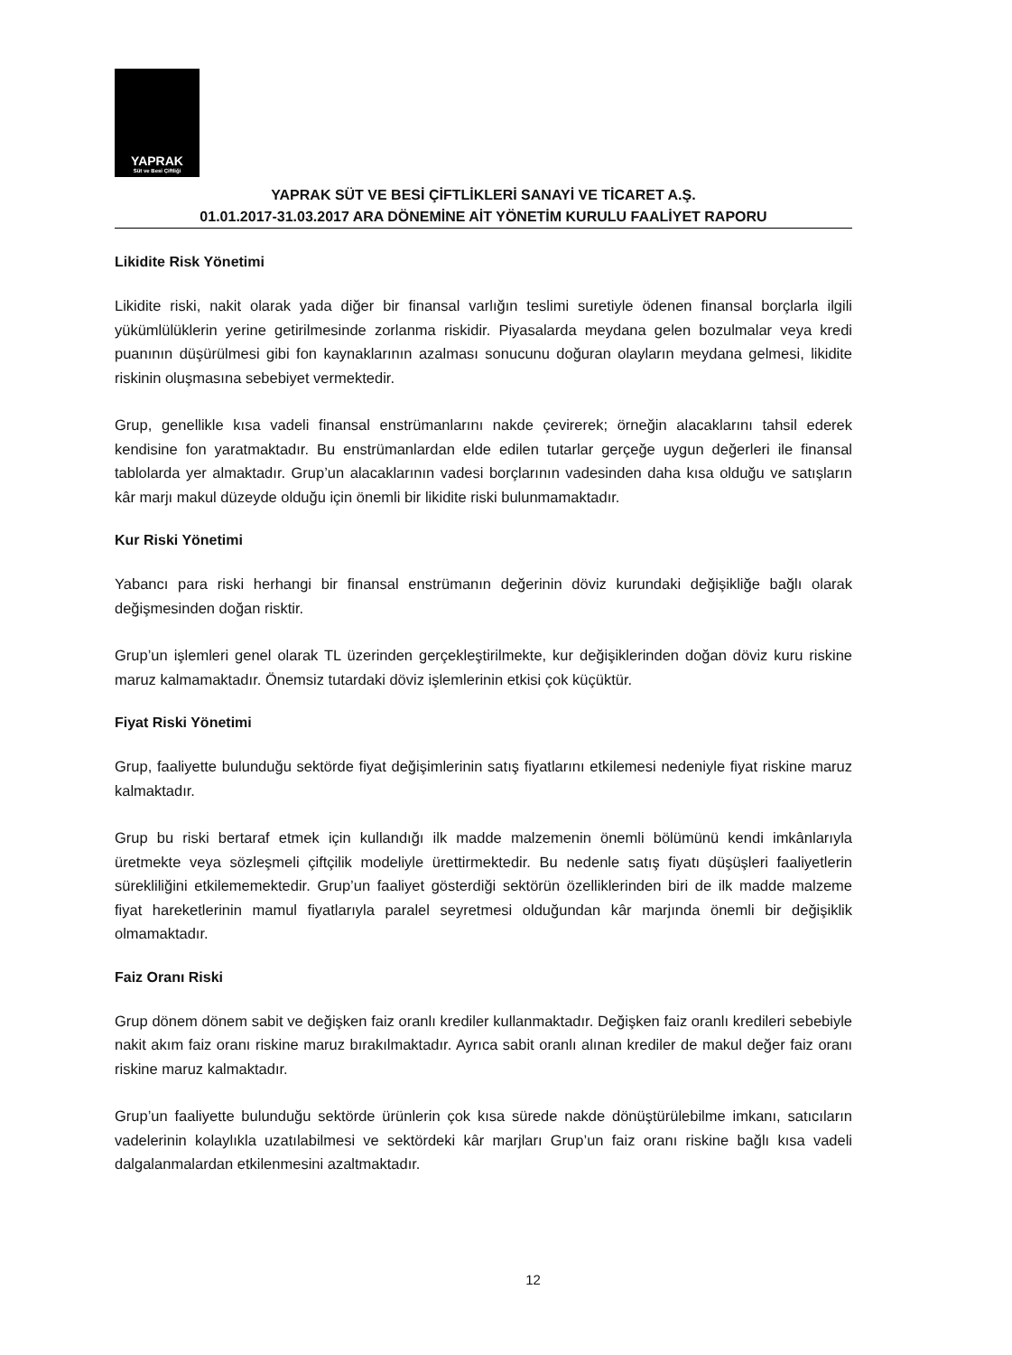YAPRAK
Süt ve Besi Çiftliği
YAPRAK SÜT VE BESİ ÇİFTLİKLERİ SANAYİ VE TİCARET A.Ş.
01.01.2017-31.03.2017 ARA DÖNEMİNE AİT YÖNETİM KURULU FAALİYET RAPORU
Likidite Risk Yönetimi
Likidite riski, nakit olarak yada diğer bir finansal varlığın teslimi suretiyle ödenen finansal borçlarla ilgili yükümlülüklerin yerine getirilmesinde zorlanma riskidir. Piyasalarda meydana gelen bozulmalar veya kredi puanının düşürülmesi gibi fon kaynaklarının azalması sonucunu doğuran olayların meydana gelmesi, likidite riskinin oluşmasına sebebiyet vermektedir.
Grup, genellikle kısa vadeli finansal enstrümanlarını nakde çevirerek; örneğin alacaklarını tahsil ederek kendisine fon yaratmaktadır. Bu enstrümanlardan elde edilen tutarlar gerçeğe uygun değerleri ile finansal tablolarda yer almaktadır. Grup’un alacaklarının vadesi borçlarının vadesinden daha kısa olduğu ve satışların kâr marjı makul düzeyde olduğu için önemli bir likidite riski bulunmamaktadır.
Kur Riski Yönetimi
Yabancı para riski herhangi bir finansal enstrümanın değerinin döviz kurundaki değişikliğe bağlı olarak değişmesinden doğan risktir.
Grup’un işlemleri genel olarak TL üzerinden gerçekleştirilmekte, kur değişiklerinden doğan döviz kuru riskine maruz kalmamaktadır. Önemsiz tutardaki döviz işlemlerinin etkisi çok küçüktür.
Fiyat Riski Yönetimi
Grup, faaliyette bulunduğu sektörde fiyat değişimlerinin satış fiyatlarını etkilemesi nedeniyle fiyat riskine maruz kalmaktadır.
Grup bu riski bertaraf etmek için kullandığı ilk madde malzemenin önemli bölümünü kendi imkânlarıyla üretmekte veya sözleşmeli çiftçilik modeliyle ürettirmektedir. Bu nedenle satış fiyatı düşüşleri faaliyetlerin sürekliliğini etkilememektedir. Grup’un faaliyet gösterdiği sektörün özelliklerinden biri de ilk madde malzeme fiyat hareketlerinin mamul fiyatlarıyla paralel seyretmesi olduğundan kâr marjında önemli bir değişiklik olmamaktadır.
Faiz Oranı Riski
Grup dönem dönem sabit ve değişken faiz oranlı krediler kullanmaktadır. Değişken faiz oranlı kredileri sebebiyle nakit akım faiz oranı riskine maruz bırakılmaktadır. Ayrıca sabit oranlı alınan krediler de makul değer faiz oranı riskine maruz kalmaktadır.
Grup’un faaliyette bulunduğu sektörde ürünlerin çok kısa sürede nakde dönüştürülebilme imkanı, satıcıların vadelerinin kolaylıkla uzatılabilmesi ve sektördeki kâr marjları Grup’un faiz oranı riskine bağlı kısa vadeli dalgalanmalardan etkilenmesini azaltmaktadır.
12